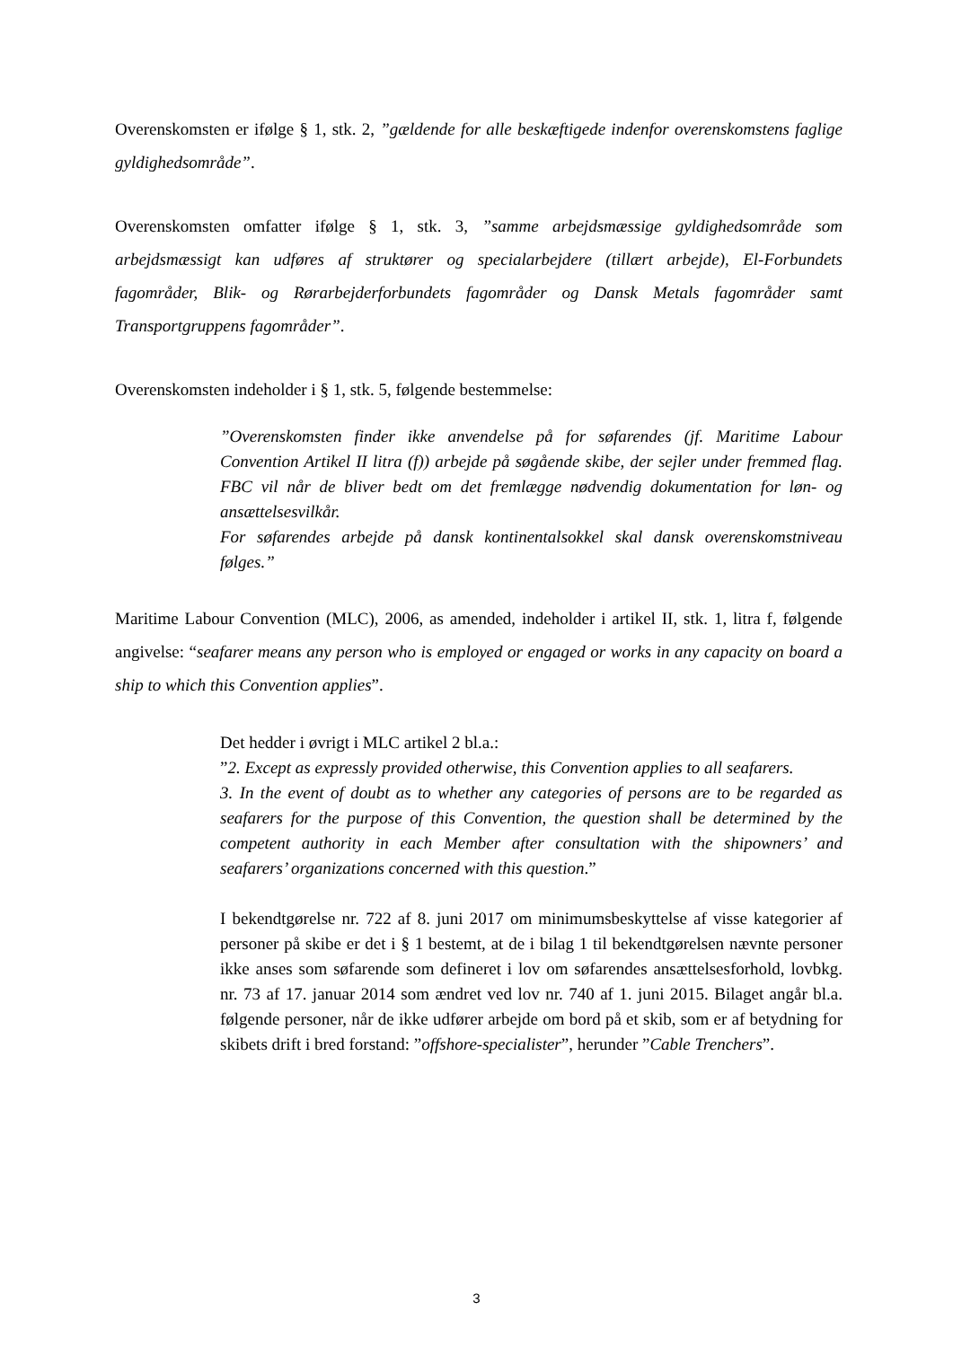Overenskomsten er ifølge § 1, stk. 2, ”gældende for alle beskæftigede indenfor overenskomstens faglige gyldighedsområde”.
Overenskomsten omfatter ifølge § 1, stk. 3, ”samme arbejdsmæssige gyldighedsområde som arbejdsmæssigt kan udføres af struktører og specialarbejdere (tillært arbejde), El-Forbundets fagområder, Blik- og Rørarbejderforbundets fagområder og Dansk Metals fagområder samt Transportgruppens fagområder”.
Overenskomsten indeholder i § 1, stk. 5, følgende bestemmelse:
”Overenskomsten finder ikke anvendelse på for søfarendes (jf. Maritime Labour Convention Artikel II litra (f)) arbejde på søgående skibe, der sejler under fremmed flag. FBC vil når de bliver bedt om det fremlægge nødvendig dokumentation for løn- og ansættelsesvilkår.
For søfarendes arbejde på dansk kontinentalsokkel skal dansk overenskomstniveau følges.”
Maritime Labour Convention (MLC), 2006, as amended, indeholder i artikel II, stk. 1, litra f, følgende angivelse: “seafarer means any person who is employed or engaged or works in any capacity on board a ship to which this Convention applies”.
Det hedder i øvrigt i MLC artikel 2 bl.a.:
”2. Except as expressly provided otherwise, this Convention applies to all seafarers.
3. In the event of doubt as to whether any categories of persons are to be regarded as seafarers for the purpose of this Convention, the question shall be determined by the competent authority in each Member after consultation with the shipowners’ and seafarers’ organizations concerned with this question.”
I bekendtgørelse nr. 722 af 8. juni 2017 om minimumsbeskyttelse af visse kategorier af personer på skibe er det i § 1 bestemt, at de i bilag 1 til bekendtgørelsen nævnte personer ikke anses som søfarende som defineret i lov om søfarendes ansættelsesforhold, lovbkg. nr. 73 af 17. januar 2014 som ændret ved lov nr. 740 af 1. juni 2015. Bilaget angår bl.a. følgende personer, når de ikke udfører arbejde om bord på et skib, som er af betydning for skibets drift i bred forstand: ”offshore-specialister”, herunder ”Cable Trenchers”.
3